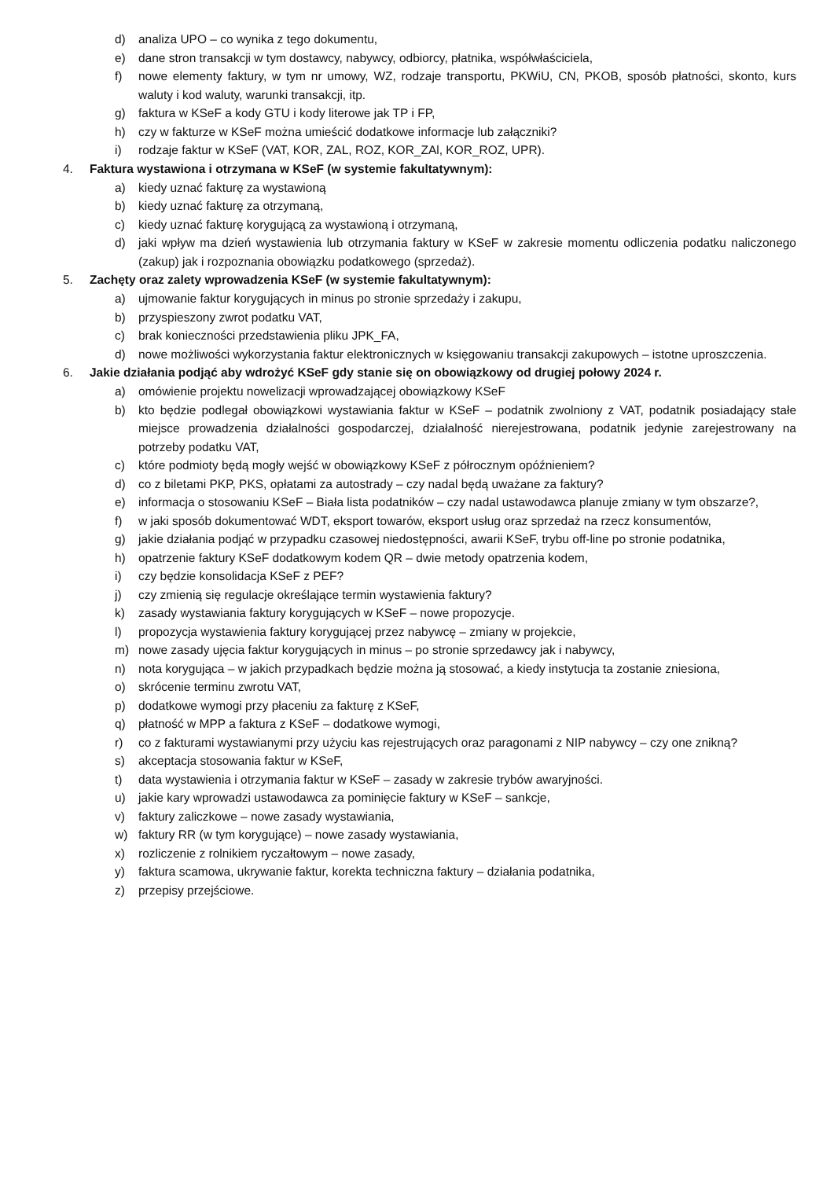d) analiza UPO – co wynika z tego dokumentu,
e) dane stron transakcji w tym dostawcy, nabywcy, odbiorcy, płatnika, współwłaściciela,
f) nowe elementy faktury, w tym nr umowy, WZ, rodzaje transportu, PKWiU, CN, PKOB, sposób płatności, skonto, kurs waluty i kod waluty, warunki transakcji, itp.
g) faktura w KSeF a kody GTU i kody literowe jak TP i FP,
h) czy w fakturze w KSeF można umieścić dodatkowe informacje lub załączniki?
i) rodzaje faktur w KSeF (VAT, KOR, ZAL, ROZ, KOR_ZAl, KOR_ROZ, UPR).
4. Faktura wystawiona i otrzymana w KSeF (w systemie fakultatywnym):
a) kiedy uznać fakturę za wystawioną
b) kiedy uznać fakturę za otrzymaną,
c) kiedy uznać fakturę korygującą za wystawioną i otrzymaną,
d) jaki wpływ ma dzień wystawienia lub otrzymania faktury w KSeF w zakresie momentu odliczenia podatku naliczonego (zakup) jak i rozpoznania obowiązku podatkowego (sprzedaż).
5. Zachęty oraz zalety wprowadzenia KSeF (w systemie fakultatywnym):
a) ujmowanie faktur korygujących in minus po stronie sprzedaży i zakupu,
b) przyspieszony zwrot podatku VAT,
c) brak konieczności przedstawienia pliku JPK_FA,
d) nowe możliwości wykorzystania faktur elektronicznych w księgowaniu transakcji zakupowych – istotne uproszczenia.
6. Jakie działania podjąć aby wdrożyć KSeF gdy stanie się on obowiązkowy od drugiej połowy 2024 r.
a) omówienie projektu nowelizacji wprowadzającej obowiązkowy KSeF
b) kto będzie podlegał obowiązkowi wystawiania faktur w KSeF – podatnik zwolniony z VAT, podatnik posiadający stałe miejsce prowadzenia działalności gospodarczej, działalność nierejestrowana, podatnik jedynie zarejestrowany na potrzeby podatku VAT,
c) które podmioty będą mogły wejść w obowiązkowy KSeF z półrocznym opóźnieniem?
d) co z biletami PKP, PKS, opłatami za autostrady – czy nadal będą uważane za faktury?
e) informacja o stosowaniu KSeF – Biała lista podatników – czy nadal ustawodawca planuje zmiany w tym obszarze?,
f) w jaki sposób dokumentować WDT, eksport towarów, eksport usług oraz sprzedaż na rzecz konsumentów,
g) jakie działania podjąć w przypadku czasowej niedostępności, awarii KSeF, trybu off-line po stronie podatnika,
h) opatrzenie faktury KSeF dodatkowym kodem QR – dwie metody opatrzenia kodem,
i) czy będzie konsolidacja KSeF z PEF?
j) czy zmienią się regulacje określające termin wystawienia faktury?
k) zasady wystawiania faktury korygujących w KSeF – nowe propozycje.
l) propozycja wystawienia faktury korygującej przez nabywcę – zmiany w projekcie,
m) nowe zasady ujęcia faktur korygujących in minus – po stronie sprzedawcy jak i nabywcy,
n) nota korygująca – w jakich przypadkach będzie można ją stosować, a kiedy instytucja ta zostanie zniesiona,
o) skrócenie terminu zwrotu VAT,
p) dodatkowe wymogi przy płaceniu za fakturę z KSeF,
q) płatność w MPP a faktura z KSeF – dodatkowe wymogi,
r) co z fakturami wystawianymi przy użyciu kas rejestrujących oraz paragonami z NIP nabywcy – czy one znikną?
s) akceptacja stosowania faktur w KSeF,
t) data wystawienia i otrzymania faktur w KSeF – zasady w zakresie trybów awaryjności.
u) jakie kary wprowadzi ustawodawca za pominięcie faktury w KSeF – sankcje,
v) faktury zaliczkowe – nowe zasady wystawiania,
w) faktury RR (w tym korygujące) – nowe zasady wystawiania,
x) rozliczenie z rolnikiem ryczałtowym – nowe zasady,
y) faktura scamowa, ukrywanie faktur, korekta techniczna faktury – działania podatnika,
z) przepisy przejściowe.